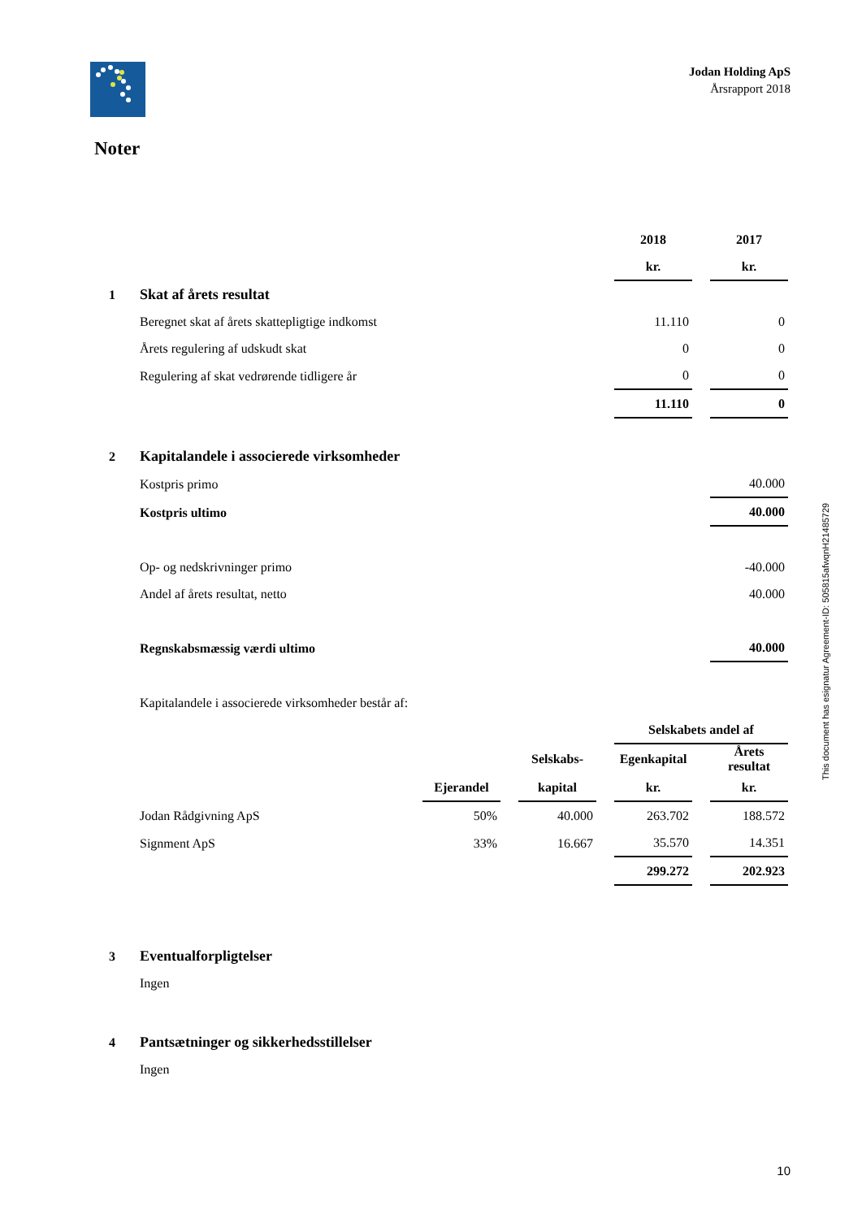Jodan Holding ApS
Årsrapport 2018
Noter
This document has esignatur Agreement-ID: 505815afwqnH21485729
| | | | | | | 2018 | | 2017 |
| | | | | | | kr. | | kr. |
| 1 | Skat af årets resultat | | | | | | | |
| | Beregnet skat af årets skattepligtige indkomst | | | | | 11.110 | | 0 |
| | Årets regulering af udskudt skat | | | | | 0 | | 0 |
| | Regulering af skat vedrørende tidligere år | | | | | 0 | | 0 |
| | | | | | | 11.110 | | 0 |
| 2 | Kapitalandele i associerede virksomheder | | | | | | | |
| | Kostpris primo | | | | | | | 40.000 |
| | Kostpris ultimo | | | | | | | 40.000 |
| | Op- og nedskrivninger primo | | | | | | | -40.000 |
| | Andel af årets resultat, netto | | | | | | | 40.000 |
| | Regnskabsmæssig værdi ultimo | | | | | | | 40.000 |
| | Kapitalandele i associerede virksomheder består af: | | | | | | | |
| | | | | | | Selskabets andel af | | |
| | | | | Selskabs- | | Egenkapital | | Årets resultat |
| | | Ejerandel | | kapital | | kr. | | kr. |
| | Jodan Rådgivning ApS | 50% | | 40.000 | | 263.702 | | 188.572 |
| | Signment ApS | 33% | | 16.667 | | 35.570 | | 14.351 |
| | | | | | | 299.272 | | 202.923 |
| 3 | Eventualforpligtelser | | | | | | | |
| | Ingen | | | | | | | |
| 4 | Pantsætninger og sikkerhedsstillelser | | | | | | | |
| | Ingen | | | | | | | |
10